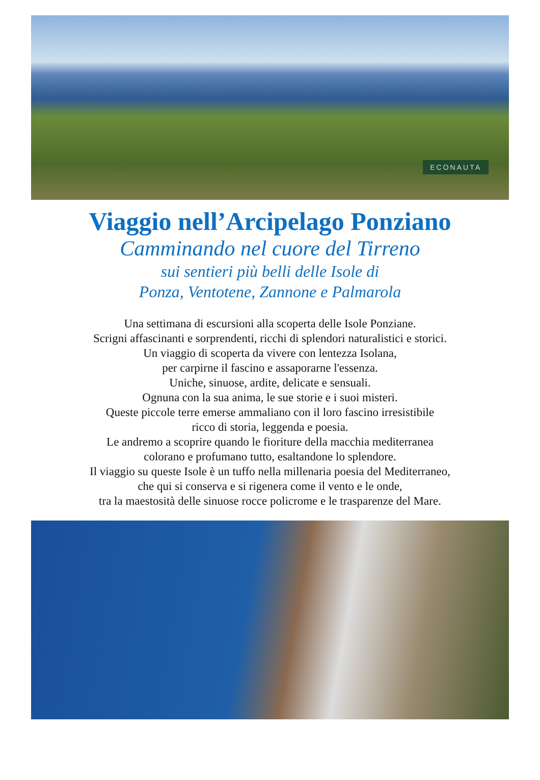ECONAUTA
Viaggio nell’Arcipelago Ponziano
Camminando nel cuore del Tirreno
sui sentieri più belli delle Isole di
Ponza, Ventotene, Zannone e Palmarola
Una settimana di escursioni alla scoperta delle Isole Ponziane.
Scrigni affascinanti e sorprendenti, ricchi di splendori naturalistici e storici.
Un viaggio di scoperta da vivere con lentezza Isolana,
per carpirne il fascino e assaporarne l'essenza.
Uniche, sinuose, ardite, delicate e sensuali.
Ognuna con la sua anima, le sue storie e i suoi misteri.
Queste piccole terre emerse ammaliano con il loro fascino irresistibile
ricco di storia, leggenda e poesia.
Le andremo a scoprire quando le fioriture della macchia mediterranea
colorano e profumano tutto, esaltandone lo splendore.
Il viaggio su queste Isole è un tuffo nella millenaria poesia del Mediterraneo,
che qui si conserva e si rigenera come il vento e le onde,
tra la maestosità delle sinuose rocce policrome e le trasparenze del Mare.